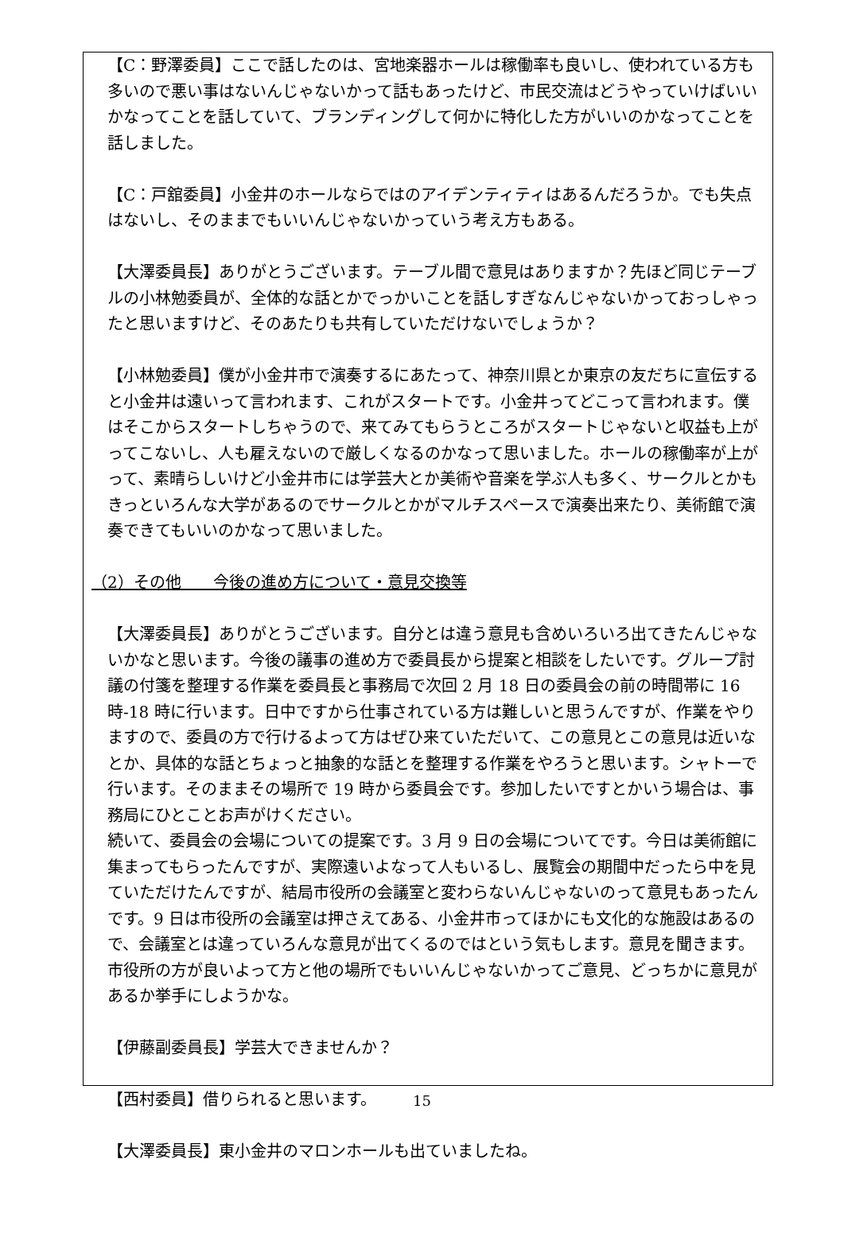【C：野澤委員】ここで話したのは、宮地楽器ホールは稼働率も良いし、使われている方も多いので悪い事はないんじゃないかって話もあったけど、市民交流はどうやっていけばいいかなってことを話していて、ブランディングして何かに特化した方がいいのかなってことを話しました。
【C：戸舘委員】小金井のホールならではのアイデンティティはあるんだろうか。でも失点はないし、そのままでもいいんじゃないかっていう考え方もある。
【大澤委員長】ありがとうございます。テーブル間で意見はありますか？先ほど同じテーブルの小林勉委員が、全体的な話とかでっかいことを話しすぎなんじゃないかっておっしゃったと思いますけど、そのあたりも共有していただけないでしょうか？
【小林勉委員】僕が小金井市で演奏するにあたって、神奈川県とか東京の友だちに宣伝すると小金井は遠いって言われます、これがスタートです。小金井ってどこって言われます。僕はそこからスタートしちゃうので、来てみてもらうところがスタートじゃないと収益も上がってこないし、人も雇えないので厳しくなるのかなって思いました。ホールの稼働率が上がって、素晴らしいけど小金井市には学芸大とか美術や音楽を学ぶ人も多く、サークルとかもきっといろんな大学があるのでサークルとかがマルチスペースで演奏出来たり、美術館で演奏できてもいいのかなって思いました。
（2）その他　　今後の進め方について・意見交換等
【大澤委員長】ありがとうございます。自分とは違う意見も含めいろいろ出てきたんじゃないかなと思います。今後の議事の進め方で委員長から提案と相談をしたいです。グループ討議の付箋を整理する作業を委員長と事務局で次回 2 月 18 日の委員会の前の時間帯に 16 時-18 時に行います。日中ですから仕事されている方は難しいと思うんですが、作業をやりますので、委員の方で行けるよって方はぜひ来ていただいて、この意見とこの意見は近いなとか、具体的な話とちょっと抽象的な話とを整理する作業をやろうと思います。シャトーで行います。そのままその場所で 19 時から委員会です。参加したいですとかいう場合は、事務局にひとことお声がけください。
続いて、委員会の会場についての提案です。3 月 9 日の会場についてです。今日は美術館に集まってもらったんですが、実際遠いよなって人もいるし、展覧会の期間中だったら中を見ていただけたんですが、結局市役所の会議室と変わらないんじゃないのって意見もあったんです。9 日は市役所の会議室は押さえてある、小金井市ってほかにも文化的な施設はあるので、会議室とは違っていろんな意見が出てくるのではという気もします。意見を聞きます。市役所の方が良いよって方と他の場所でもいいんじゃないかってご意見、どっちかに意見があるか挙手にしようかな。
【伊藤副委員長】学芸大できませんか？
【西村委員】借りられると思います。
【大澤委員長】東小金井のマロンホールも出ていましたね。
15